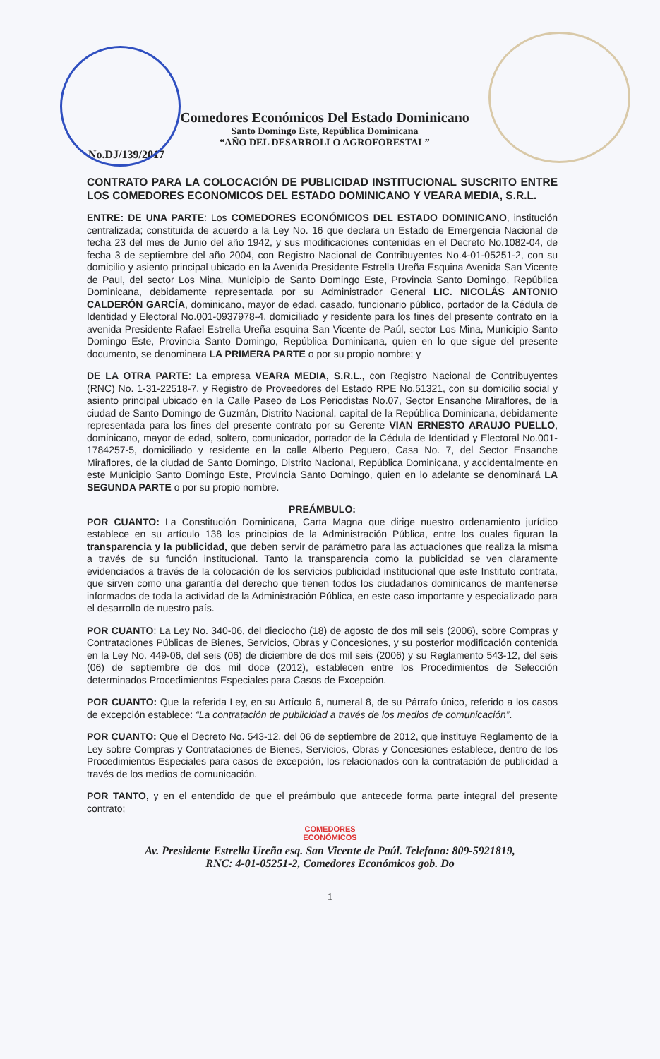Comedores Económicos Del Estado Dominicano
Santo Domingo Este, República Dominicana
“AÑO DEL DESARROLLO AGROFORESTAL”
No.DJ/139/2017
CONTRATO PARA LA COLOCACIÓN DE PUBLICIDAD INSTITUCIONAL SUSCRITO ENTRE LOS COMEDORES ECONOMICOS DEL ESTADO DOMINICANO Y VEARA MEDIA, S.R.L.
ENTRE: DE UNA PARTE: Los COMEDORES ECONÓMICOS DEL ESTADO DOMINICANO, institución centralizada; constituida de acuerdo a la Ley No. 16 que declara un Estado de Emergencia Nacional de fecha 23 del mes de Junio del año 1942, y sus modificaciones contenidas en el Decreto No.1082-04, de fecha 3 de septiembre del año 2004, con Registro Nacional de Contribuyentes No.4-01-05251-2, con su domicilio y asiento principal ubicado en la Avenida Presidente Estrella Ureña Esquina Avenida San Vicente de Paul, del sector Los Mina, Municipio de Santo Domingo Este, Provincia Santo Domingo, República Dominicana, debidamente representada por su Administrador General LIC. NICOLÁS ANTONIO CALDERÓN GARCÍA, dominicano, mayor de edad, casado, funcionario público, portador de la Cédula de Identidad y Electoral No.001-0937978-4, domiciliado y residente para los fines del presente contrato en la avenida Presidente Rafael Estrella Ureña esquina San Vicente de Paúl, sector Los Mina, Municipio Santo Domingo Este, Provincia Santo Domingo, República Dominicana, quien en lo que sigue del presente documento, se denominara LA PRIMERA PARTE o por su propio nombre; y
DE LA OTRA PARTE: La empresa VEARA MEDIA, S.R.L., con Registro Nacional de Contribuyentes (RNC) No. 1-31-22518-7, y Registro de Proveedores del Estado RPE No.51321, con su domicilio social y asiento principal ubicado en la Calle Paseo de Los Periodistas No.07, Sector Ensanche Miraflores, de la ciudad de Santo Domingo de Guzmán, Distrito Nacional, capital de la República Dominicana, debidamente representada para los fines del presente contrato por su Gerente VIAN ERNESTO ARAUJO PUELLO, dominicano, mayor de edad, soltero, comunicador, portador de la Cédula de Identidad y Electoral No.001-1784257-5, domiciliado y residente en la calle Alberto Peguero, Casa No. 7, del Sector Ensanche Miraflores, de la ciudad de Santo Domingo, Distrito Nacional, República Dominicana, y accidentalmente en este Municipio Santo Domingo Este, Provincia Santo Domingo, quien en lo adelante se denominará LA SEGUNDA PARTE o por su propio nombre.
PREÁMBULO:
POR CUANTO: La Constitución Dominicana, Carta Magna que dirige nuestro ordenamiento jurídico establece en su artículo 138 los principios de la Administración Pública, entre los cuales figuran la transparencia y la publicidad, que deben servir de parámetro para las actuaciones que realiza la misma a través de su función institucional. Tanto la transparencia como la publicidad se ven claramente evidenciados a través de la colocación de los servicios publicidad institucional que este Instituto contrata, que sirven como una garantía del derecho que tienen todos los ciudadanos dominicanos de mantenerse informados de toda la actividad de la Administración Pública, en este caso importante y especializado para el desarrollo de nuestro país.
POR CUANTO: La Ley No. 340-06, del dieciocho (18) de agosto de dos mil seis (2006), sobre Compras y Contrataciones Públicas de Bienes, Servicios, Obras y Concesiones, y su posterior modificación contenida en la Ley No. 449-06, del seis (06) de diciembre de dos mil seis (2006) y su Reglamento 543-12, del seis (06) de septiembre de dos mil doce (2012), establecen entre los Procedimientos de Selección determinados Procedimientos Especiales para Casos de Excepción.
POR CUANTO: Que la referida Ley, en su Artículo 6, numeral 8, de su Párrafo único, referido a los casos de excepción establece: “La contratación de publicidad a través de los medios de comunicación”.
POR CUANTO: Que el Decreto No. 543-12, del 06 de septiembre de 2012, que instituye Reglamento de la Ley sobre Compras y Contrataciones de Bienes, Servicios, Obras y Concesiones establece, dentro de los Procedimientos Especiales para casos de excepción, los relacionados con la contratación de publicidad a través de los medios de comunicación.
POR TANTO, y en el entendido de que el preámbulo que antecede forma parte integral del presente contrato;
COMEDORES
ECONÓMICOS
Av. Presidente Estrella Ureña esq. San Vicente de Paúl. Telefono: 809-5921819,
RNC: 4-01-05251-2, Comedores Económicos gob. Do
1